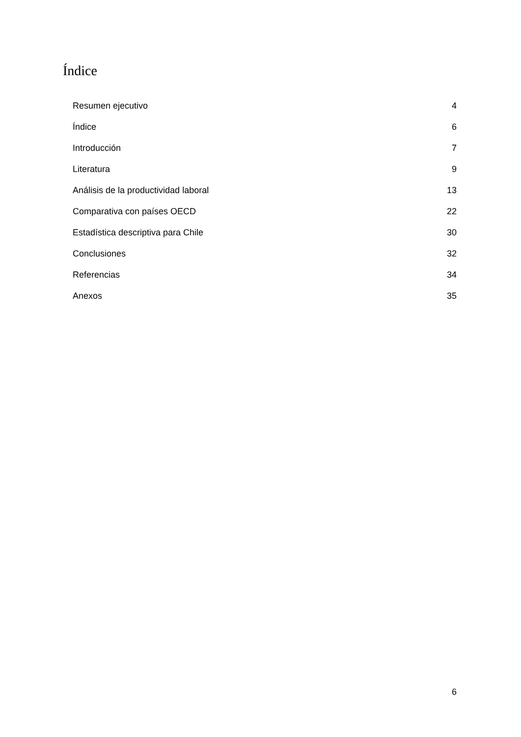Índice
Resumen ejecutivo 4
Índice 6
Introducción 7
Literatura 9
Análisis de la productividad laboral 13
Comparativa con países OECD 22
Estadística descriptiva para Chile 30
Conclusiones 32
Referencias 34
Anexos 35
6